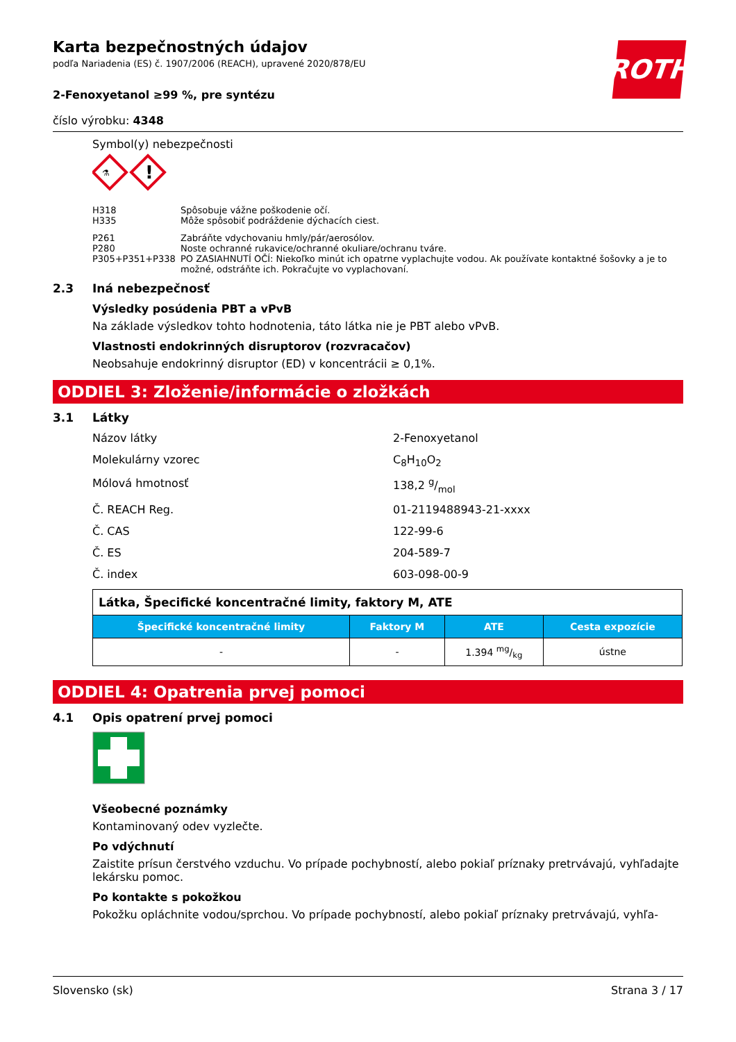ROTH
Karta bezpečnostných údajov
podľa Nariadenia (ES) č. 1907/2006 (REACH), upravené 2020/878/EU
2-Fenoxyetanol ≥99 %, pre syntézu
číslo výrobku: 4348
Symbol(y) nebezpečnosti
!
⚗
H318 Spôsobuje vážne poškodenie očí.
H335 Môže spôsobiť podráždenie dýchacích ciest.
P261 Zabráňte vdychovaniu hmly/pár/aerosólov.
P280 Noste ochranné rukavice/ochranné okuliare/ochranu tváre.
P305+P351+P338 PO ZASIAHNUTÍ OČÍ: Niekoľko minút ich opatrne vyplachujte vodou. Ak používate kontaktné šošovky a je to možné, odstráňte ich. Pokračujte vo vyplachovaní.
2.3 Iná nebezpečnosť
Výsledky posúdenia PBT a vPvB
Na základe výsledkov tohto hodnotenia, táto látka nie je PBT alebo vPvB.
Vlastnosti endokrinných disruptorov (rozvracačov)
Neobsahuje endokrinný disruptor (ED) v koncentrácii ≥ 0,1%.
ODDIEL 3: Zloženie/informácie o zložkách
3.1 Látky
Názov látky 2-Fenoxyetanol
Molekulárny vzorec C<sub>8</sub>H<sub>10</sub>O<sub>2</sub>
Mólová hmotnosť 138,2 g/mol
Č. REACH Reg. 01-2119488943-21-xxxx
Č. CAS 122-99-6
Č. ES 204-589-7
Č. index 603-098-00-9
| Látka, Špecifické koncentračné limity, faktory M, ATE | | | |
| Špecifické koncentračné limity | Faktory M | ATE | Cesta expozície |
| - | - | 1.394 mg/kg | ústne |
ODDIEL 4: Opatrenia prvej pomoci
4.1 Opis opatrení prvej pomoci
Všeobecné poznámky
Kontaminovaný odev vyzlečte.
Po vdýchnutí
Zaistite prísun čerstvého vzduchu. Vo prípade pochybností, alebo pokiaľ príznaky pretrvávajú, vyhľadajte lekársku pomoc.
Po kontakte s pokožkou
Pokožku opláchnite vodou/sprchou. Vo prípade pochybností, alebo pokiaľ príznaky pretrvávajú, vyhľa-
Slovensko (sk) Strana 3 / 17